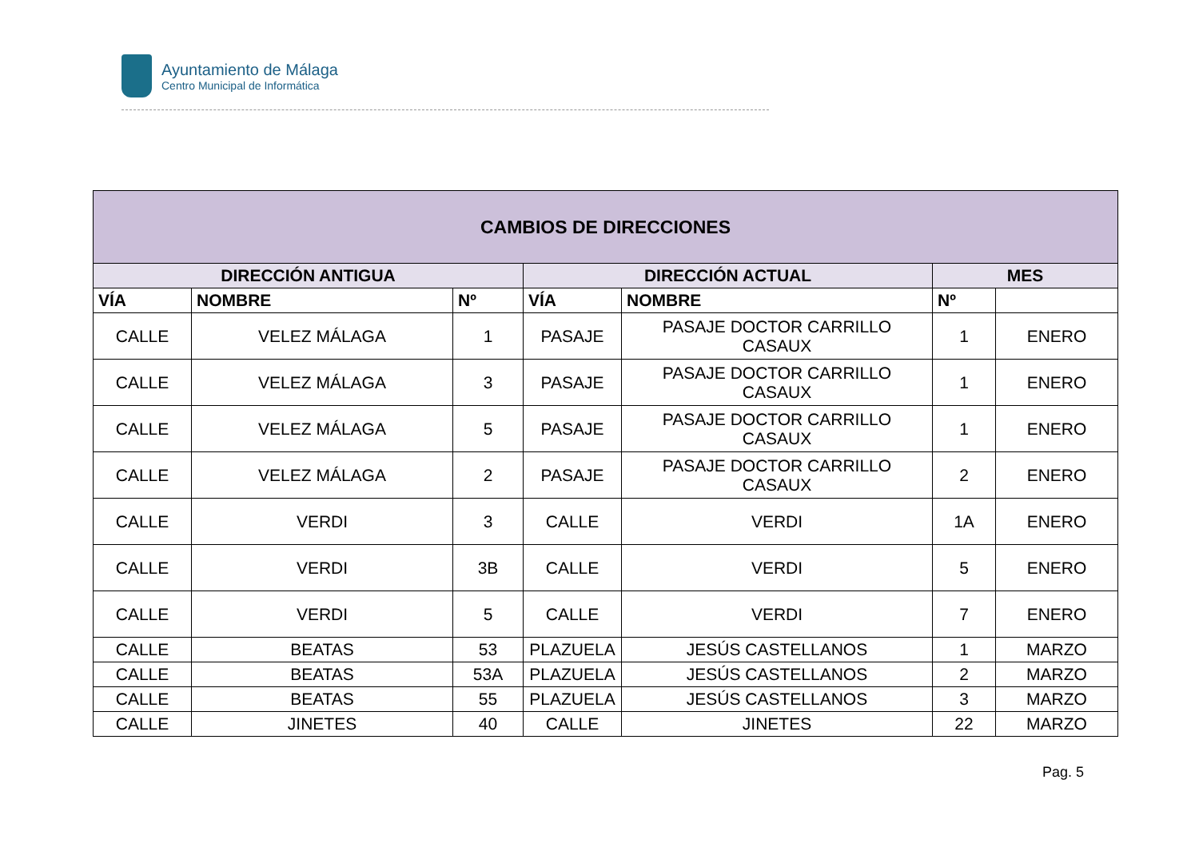Ayuntamiento de Málaga
Centro Municipal de Informática
| CAMBIOS DE DIRECCIONES | | | | | | |
| --- | --- | --- | --- | --- | --- | --- |
| DIRECCIÓN ANTIGUA | | | DIRECCIÓN ACTUAL | | MES | |
| VÍA | NOMBRE | Nº | VÍA | NOMBRE | Nº | |
| CALLE | VELEZ MÁLAGA | 1 | PASAJE | PASAJE DOCTOR CARRILLO CASAUX | 1 | ENERO |
| CALLE | VELEZ MÁLAGA | 3 | PASAJE | PASAJE DOCTOR CARRILLO CASAUX | 1 | ENERO |
| CALLE | VELEZ MÁLAGA | 5 | PASAJE | PASAJE DOCTOR CARRILLO CASAUX | 1 | ENERO |
| CALLE | VELEZ MÁLAGA | 2 | PASAJE | PASAJE DOCTOR CARRILLO CASAUX | 2 | ENERO |
| CALLE | VERDI | 3 | CALLE | VERDI | 1A | ENERO |
| CALLE | VERDI | 3B | CALLE | VERDI | 5 | ENERO |
| CALLE | VERDI | 5 | CALLE | VERDI | 7 | ENERO |
| CALLE | BEATAS | 53 | PLAZUELA | JESÚS CASTELLANOS | 1 | MARZO |
| CALLE | BEATAS | 53A | PLAZUELA | JESÚS CASTELLANOS | 2 | MARZO |
| CALLE | BEATAS | 55 | PLAZUELA | JESÚS CASTELLANOS | 3 | MARZO |
| CALLE | JINETES | 40 | CALLE | JINETES | 22 | MARZO |
Pag. 5